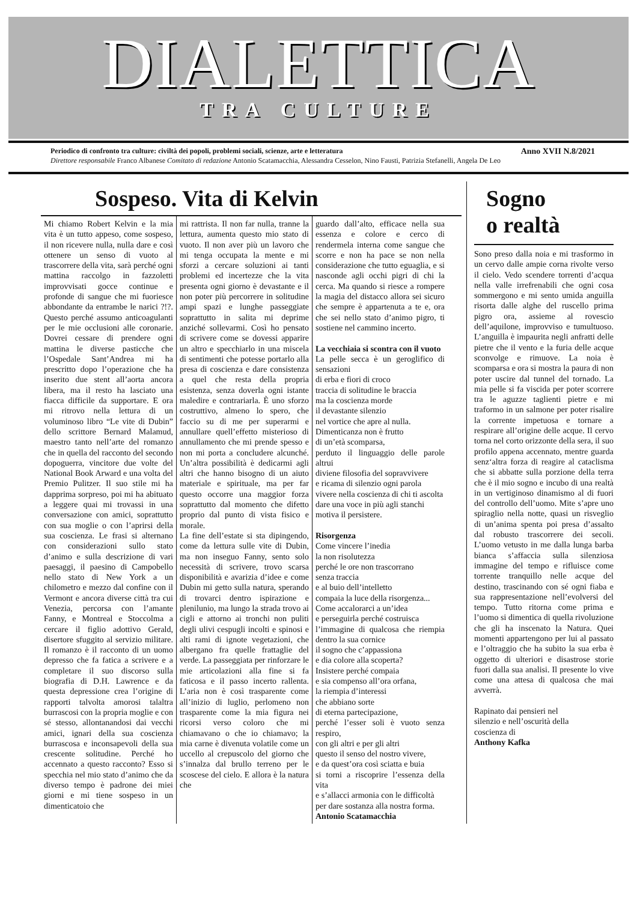DIALETTICA
TRA CULTURE
Periodico di confronto tra culture: civiltà dei popoli, problemi sociali, scienze, arte e letteratura Anno XVII N.8/2021
Direttore responsabile Franco Albanese Comitato di redazione Antonio Scatamacchia, Alessandra Cesselon, Nino Fausti, Patrizia Stefanelli, Angela De Leo
Sospeso. Vita di Kelvin
Mi chiamo Robert Kelvin e la mia vita è un tutto appeso, come sospeso, il non ricevere nulla, nulla dare e così ottenere un senso di vuoto al trascorrere della vita, sarà perché ogni mattina raccolgo in fazzoletti improvvisati gocce continue e profonde di sangue che mi fuoriesce abbondante da entrambe le narici ?!?. Questo perché assumo anticoagulanti per le mie occlusioni alle coronarie. Dovrei cessare di prendere ogni mattina le diverse pasticche che l’Ospedale Sant’Andrea mi ha prescritto dopo l’operazione che ha inserito due stent all’aorta ancora libera, ma il resto ha lasciato una fiacca difficile da supportare. E ora mi ritrovo nella lettura di un voluminoso libro “Le vite di Dubin” dello scrittore Bernard Malamud, maestro tanto nell’arte del romanzo che in quella del racconto del secondo dopoguerra, vincitore due volte del National Book Arward e una volta del Premio Pulitzer. Il suo stile mi ha dapprima sorpreso, poi mi ha abituato a leggere quai mi trovassi in una conversazione con amici, soprattutto con sua moglie o con l’aprirsi della sua coscienza. Le frasi si alternano con considerazioni sullo stato d’animo e sulla descrizione di vari paesaggi, il paesino di Campobello nello stato di New York a un chilometro e mezzo dal confine con il Vermont e ancora diverse città tra cui Venezia, percorsa con l’amante Fanny, e Montreal e Stoccolma a cercare il figlio adottivo Gerald, disertore sfuggito al servizio militare. Il romanzo è il racconto di un uomo depresso che fa fatica a scrivere e a completare il suo discorso sulla biografia di D.H. Lawrence e da questa depressione crea l’origine di rapporti talvolta amorosi talaltra burrascosi con la propria moglie e con sé stesso, allontanandosi dai vecchi amici, ignari della sua coscienza burrascosa e inconsapevoli della sua crescente solitudine. Perché ho accennato a questo racconto? Esso si specchia nel mio stato d’animo che da diverso tempo è padrone dei miei giorni e mi tiene sospeso in un dimenticatoio che
mi rattrista. Il non far nulla, tranne la lettura, aumenta questo mio stato di vuoto. Il non aver più un lavoro che mi tenga occupata la mente e mi sforzi a cercare soluzioni ai tanti problemi ed incertezze che la vita presenta ogni giorno è devastante e il non poter più percorrere in solitudine ampi spazi e lunghe passeggiate soprattutto in salita mi deprime anziché sollevarmi. Così ho pensato di scrivere come se dovessi apparire un altro e specchiarlo in una miscela di sentimenti che potesse portarlo alla presa di coscienza e dare consistenza a quel che resta della propria esistenza, senza doverla ogni istante maledire e contrariarla. È uno sforzo costruttivo, almeno lo spero, che faccio su di me per superarmi e annullare quell’effetto misterioso di annullamento che mi prende spesso e non mi porta a concludere alcunché. Un’altra possibilità è dedicarmi agli altri che hanno bisogno di un aiuto materiale e spirituale, ma per far questo occorre una maggior forza soprattutto dal momento che difetto proprio dal punto di vista fisico e morale.
La fine dell’estate si sta dipingendo, come da lettura sulle vite di Dubin, ma non inseguo Fanny, sento solo necessità di scrivere, trovo scarsa disponibilità e avarizia d’idee e come Dubin mi getto sulla natura, sperando di trovarci dentro ispirazione e plenilunio, ma lungo la strada trovo ai cigli e attorno ai tronchi non puliti degli ulivi cespugli incolti e spinosi e alti rami di ignote vegetazioni, che albergano fra quelle frattaglie del verde. La passeggiata per rinforzare le mie articolazioni alla fine si fa faticosa e il passo incerto rallenta. L’aria non è così trasparente come all’inizio di luglio, perlomeno non trasparente come la mia figura nei ricorsi verso coloro che mi chiamavano o che io chiamavo; la mia carne è divenuta volatile come un uccello al crepuscolo del giorno che s’innalza dal brullo terreno per le scoscese del cielo. E allora è la natura che
guardo dall’alto, efficace nella sua essenza e colore e cerco di rendermela interna come sangue che scorre e non ha pace se non nella considerazione che tutto eguaglia, e si nasconde agli occhi pigri di chi la cerca. Ma quando si riesce a rompere la magia del distacco allora sei sicuro che sempre è appartenuta a te e, ora che sei nello stato d’animo pigro, ti sostiene nel cammino incerto.
La vecchiaia si scontra con il vuoto
La pelle secca è un geroglifico di sensazioni
di erba e fiori di croco
traccia di solitudine le braccia
ma la coscienza morde
il devastante silenzio
nel vortice che apre al nulla.
Dimenticanza non è frutto
di un’età scomparsa,
perduto il linguaggio delle parole altrui
diviene filosofia del sopravvivere
e ricama di silenzio ogni parola
vivere nella coscienza di chi ti ascolta
dare una voce in più agli stanchi
motiva il persistere.
Risorgenza
Come vincere l’inedia
la non risolutezza
perché le ore non trascorrano
senza traccia
e al buio dell’intelletto
compaia la luce della risorgenza...
Come accalorarci a un’idea
e perseguirla perché costruisca
l’immagine di qualcosa che riempia dentro la sua cornice
il sogno che c’appassiona
e dia colore alla scoperta?
Insistere perché compaia
e sia compenso all’ora orfana,
la riempia d’interessi
che abbiano sorte
di eterna partecipazione,
perché l’esser soli è vuoto senza respiro,
con gli altri e per gli altri
questo il senso del nostro vivere,
e da quest’ora così sciatta e buia
si torni a riscoprire l’essenza della vita
e s’allacci armonia con le difficoltà
per dare sostanza alla nostra forma.
Antonio Scatamacchia
Sogno
o realtà
Sono preso dalla noia e mi trasformo in un cervo dalle ampie corna rivolte verso il cielo. Vedo scendere torrenti d’acqua nella valle irrefrenabili che ogni cosa sommergono e mi sento umida anguilla risorta dalle alghe del ruscello prima pigro ora, assieme al rovescio dell’aquilone, improvviso e tumultuoso. L’anguilla è impaurita negli anfratti delle pietre che il vento e la furia delle acque sconvolge e rimuove. La noia è scomparsa e ora si mostra la paura di non poter uscire dal tunnel del tornado. La mia pelle si fa viscida per poter scorrere tra le aguzze taglienti pietre e mi traformo in un salmone per poter risalire la corrente impetuosa e tornare a respirare all’origine delle acque. Il cervo torna nel corto orizzonte della sera, il suo profilo appena accennato, mentre guarda senz‘altra forza di reagire al cataclisma che si abbatte sulla porzione della terra che è il mio sogno e incubo di una realtà in un vertiginoso dinamismo al di fuori del controllo dell’uomo. Mite s’apre uno spiraglio nella notte, quasi un risveglio di un’anima spenta poi presa d’assalto dal robusto trascorrere dei secoli. L’uomo vetusto in me dalla lunga barba bianca s’affaccia sulla silenziosa immagine del tempo e rifluisce come torrente tranquillo nelle acque del destino, trascinando con sé ogni fiaba e sua rappresentazione nell’evolversi del tempo. Tutto ritorna come prima e l’uomo si dimentica di quella rivoluzione che gli ha inscenato la Natura. Quei momenti appartengono per lui al passato e l’oltraggio che ha subito la sua erba è oggetto di ulteriori e disastrose storie fuori dalla sua analisi. Il presente lo vive come una attesa di qualcosa che mai avverrà.
Rapinato dai pensieri nel
silenzio e nell’oscurità della
coscienza di
Anthony Kafka